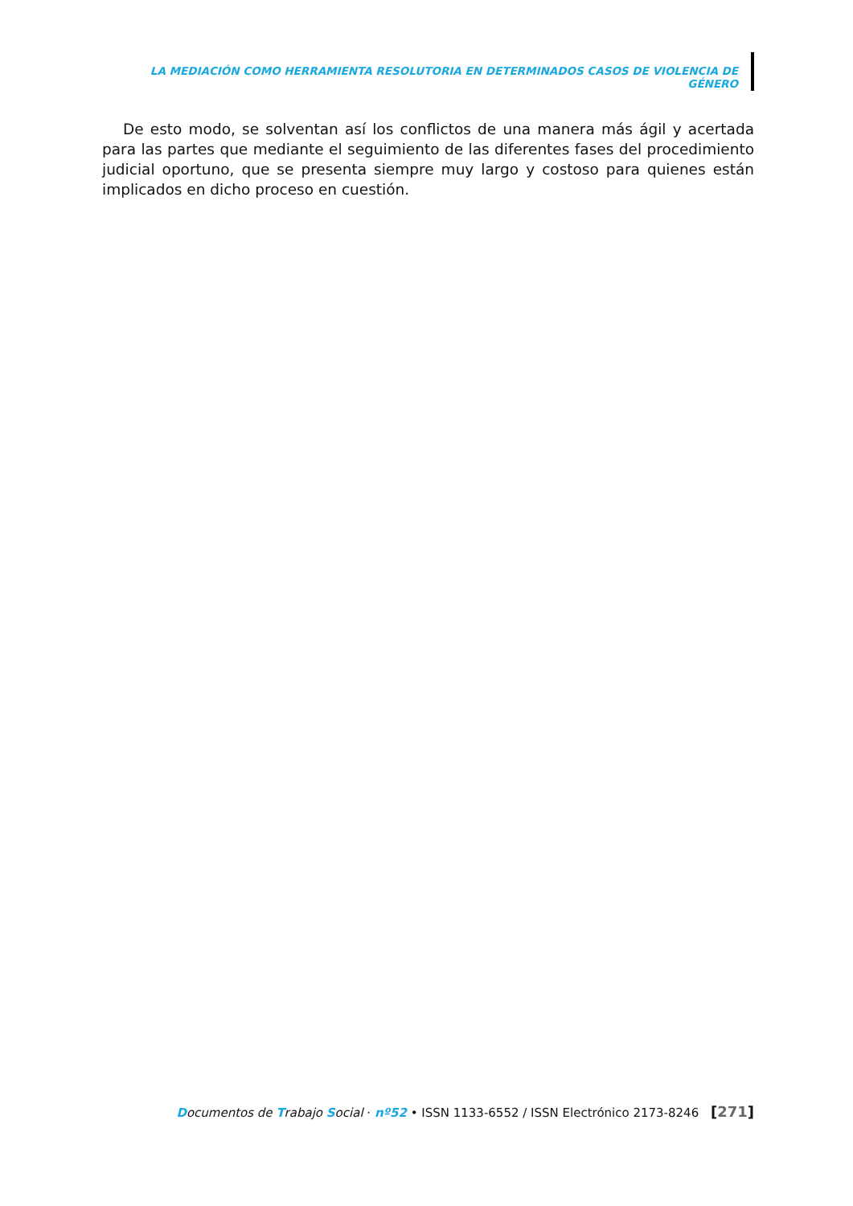LA MEDIACIÓN COMO HERRAMIENTA RESOLUTORIA EN DETERMINADOS CASOS DE VIOLENCIA DE GÉNERO
De esto modo, se solventan así los conflictos de una manera más ágil y acertada para las partes que mediante el seguimiento de las diferentes fases del procedimiento judicial oportuno, que se presenta siempre muy largo y costoso para quienes están implicados en dicho proceso en cuestión.
Documentos de Trabajo Social · nº52 • ISSN 1133-6552 / ISSN Electrónico 2173-8246 [271]